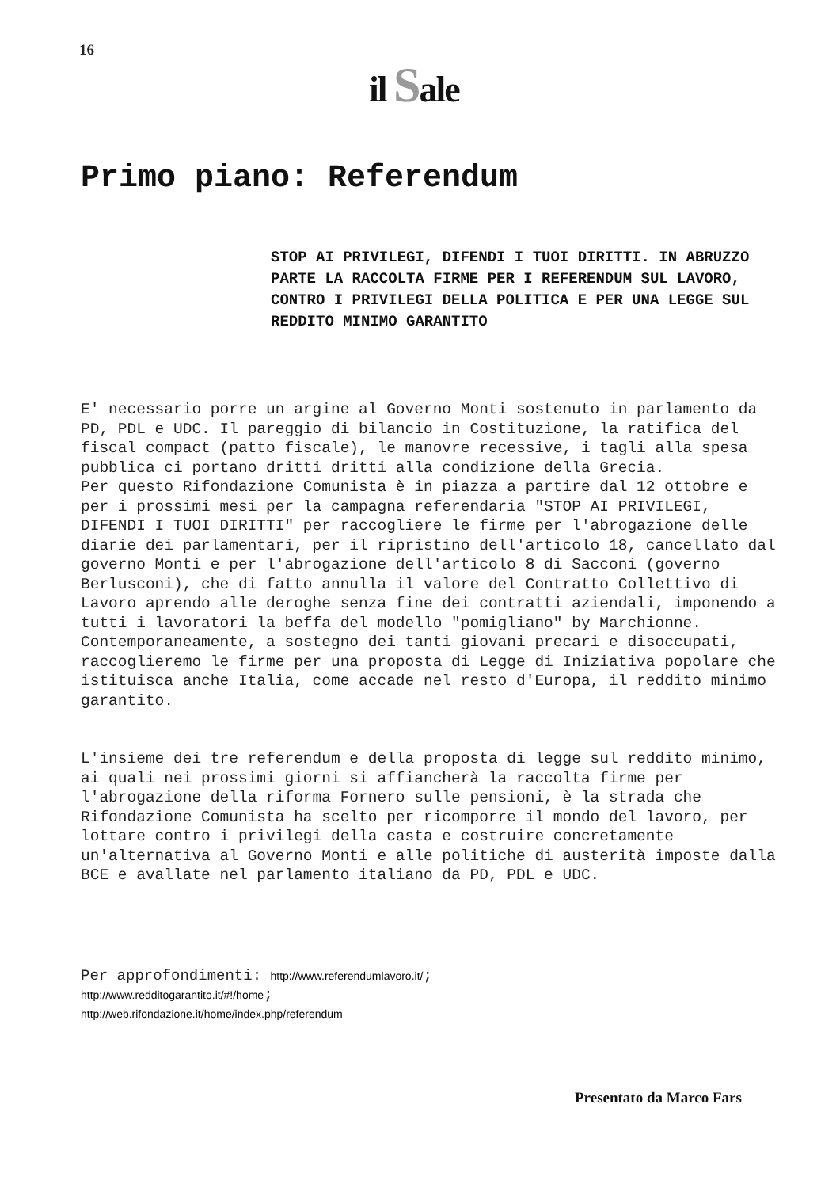16
il Sale
Primo piano: Referendum
STOP AI PRIVILEGI, DIFENDI I TUOI DIRITTI. IN ABRUZZO PARTE LA RACCOLTA FIRME PER I REFERENDUM SUL LAVORO, CONTRO I PRIVILEGI DELLA POLITICA E PER UNA LEGGE SUL REDDITO MINIMO GARANTITO
E' necessario porre un argine al Governo Monti sostenuto in parlamento da PD, PDL e UDC. Il pareggio di bilancio in Costituzione, la ratifica del fiscal compact (patto fiscale), le manovre recessive, i tagli alla spesa pubblica ci portano dritti dritti alla condizione della Grecia.
Per questo Rifondazione Comunista è in piazza a partire dal 12 ottobre e per i prossimi mesi per la campagna referendaria "STOP AI PRIVILEGI, DIFENDI I TUOI DIRITTI" per raccogliere le firme per l'abrogazione delle diarie dei parlamentari, per il ripristino dell'articolo 18, cancellato dal governo Monti e per l'abrogazione dell'articolo 8 di Sacconi (governo Berlusconi), che di fatto annulla il valore del Contratto Collettivo di Lavoro aprendo alle deroghe senza fine dei contratti aziendali, imponendo a tutti i lavoratori la beffa del modello "pomigliano" by Marchionne. Contemporaneamente, a sostegno dei tanti giovani precari e disoccupati, raccoglieremo le firme per una proposta di Legge di Iniziativa popolare che istituisca anche Italia, come accade nel resto d'Europa, il reddito minimo garantito.
L'insieme dei tre referendum e della proposta di legge sul reddito minimo, ai quali nei prossimi giorni si affiancherà la raccolta firme per l'abrogazione della riforma Fornero sulle pensioni, è la strada che Rifondazione Comunista ha scelto per ricomporre il mondo del lavoro, per lottare contro i privilegi della casta e costruire concretamente un'alternativa al Governo Monti e alle politiche di austerità imposte dalla BCE e avallate nel parlamento italiano da PD, PDL e UDC.
Per approfondimenti: http://www.referendumlavoro.it/;
http://www.redditogarantito.it/#!/home;
http://web.rifondazione.it/home/index.php/referendum
Presentato da Marco Fars